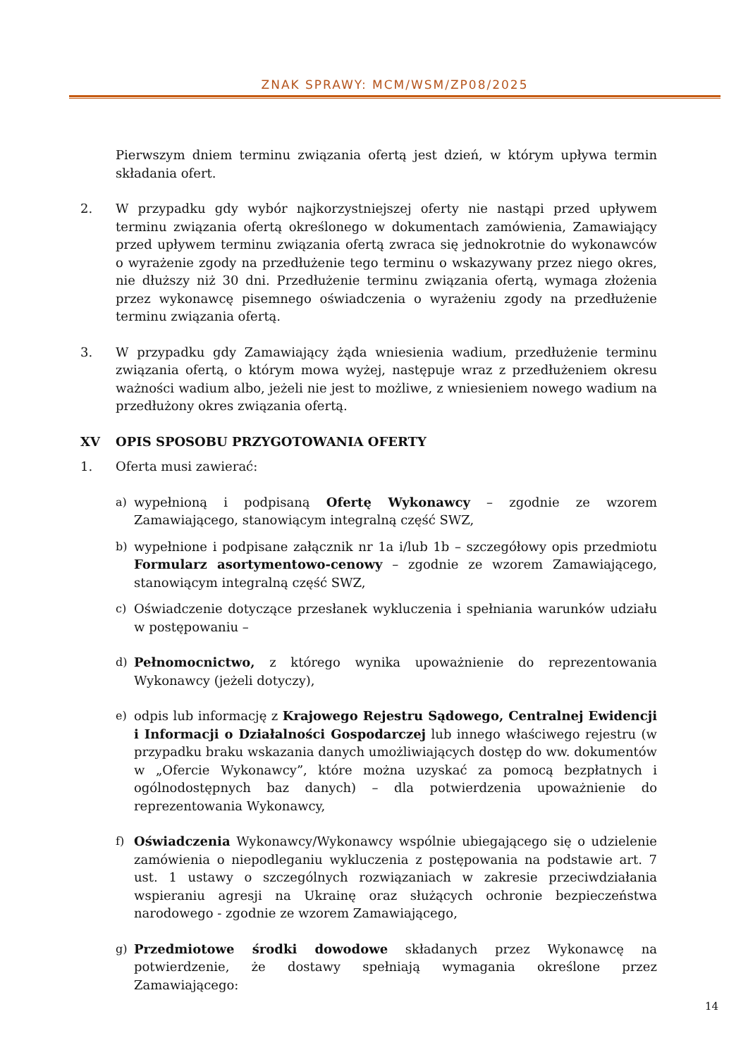ZNAK SPRAWY: MCM/WSM/ZP08/2025
Pierwszym dniem terminu związania ofertą jest dzień, w którym upływa termin składania ofert.
2. W przypadku gdy wybór najkorzystniejszej oferty nie nastąpi przed upływem terminu związania ofertą określonego w dokumentach zamówienia, Zamawiający przed upływem terminu związania ofertą zwraca się jednokrotnie do wykonawców o wyrażenie zgody na przedłużenie tego terminu o wskazywany przez niego okres, nie dłuższy niż 30 dni. Przedłużenie terminu związania ofertą, wymaga złożenia przez wykonawcę pisemnego oświadczenia o wyrażeniu zgody na przedłużenie terminu związania ofertą.
3. W przypadku gdy Zamawiający żąda wniesienia wadium, przedłużenie terminu związania ofertą, o którym mowa wyżej, następuje wraz z przedłużeniem okresu ważności wadium albo, jeżeli nie jest to możliwe, z wniesieniem nowego wadium na przedłużony okres związania ofertą.
XV OPIS SPOSOBU PRZYGOTOWANIA OFERTY
1. Oferta musi zawierać:
a) wypełnioną i podpisaną Ofertę Wykonawcy – zgodnie ze wzorem Zamawiającego, stanowiącym integralną część SWZ,
b) wypełnione i podpisane załącznik nr 1a i/lub 1b – szczegółowy opis przedmiotu Formularz asortymentowo-cenowy – zgodnie ze wzorem Zamawiającego, stanowiącym integralną część SWZ,
c) Oświadczenie dotyczące przesłanek wykluczenia i spełniania warunków udziału w postępowaniu –
d) Pełnomocnictwo, z którego wynika upoważnienie do reprezentowania Wykonawcy (jeżeli dotyczy),
e) odpis lub informację z Krajowego Rejestru Sądowego, Centralnej Ewidencji i Informacji o Działalności Gospodarczej lub innego właściwego rejestru (w przypadku braku wskazania danych umożliwiających dostęp do ww. dokumentów w „Ofercie Wykonawcy”, które można uzyskać za pomocą bezpłatnych i ogólnodostępnych baz danych) – dla potwierdzenia upoważnienie do reprezentowania Wykonawcy,
f) Oświadczenia Wykonawcy/Wykonawcy wspólnie ubiegającego się o udzielenie zamówienia o niepodleganiu wykluczenia z postępowania na podstawie art. 7 ust. 1 ustawy o szczególnych rozwiązaniach w zakresie przeciwdziałania wspieraniu agresji na Ukrainę oraz służących ochronie bezpieczeństwa narodowego - zgodnie ze wzorem Zamawiającego,
g) Przedmiotowe środki dowodowe składanych przez Wykonawcę na potwierdzenie, że dostawy spełniają wymagania określone przez Zamawiającego:
14